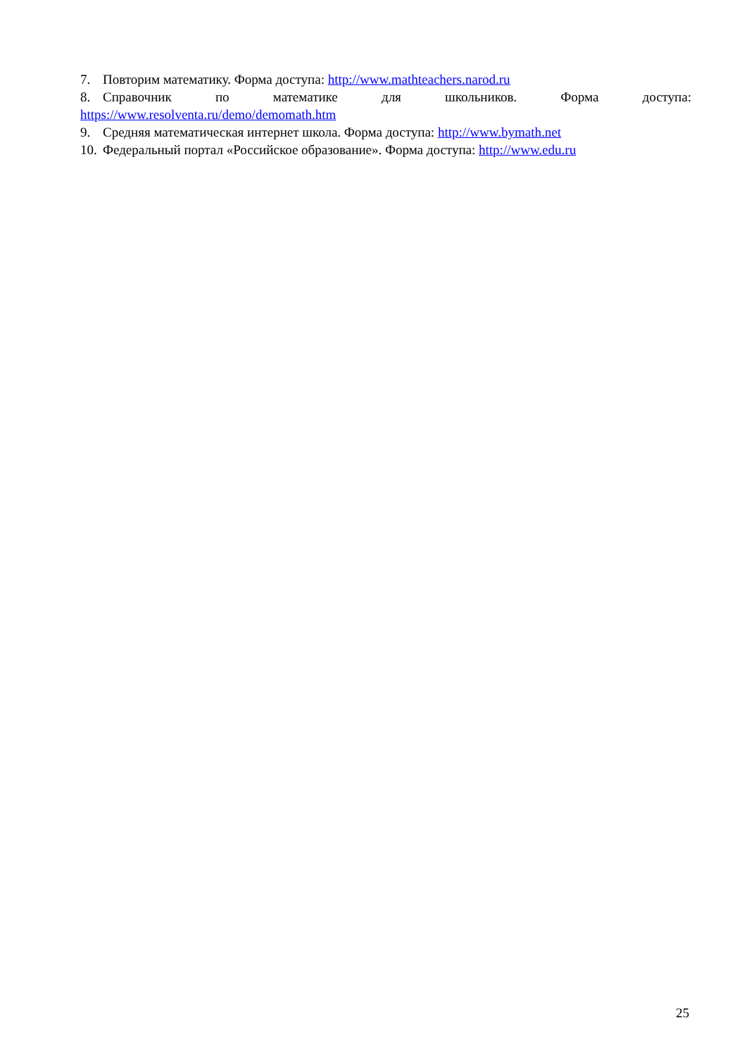7. Повторим математику. Форма доступа: http://www.mathteachers.narod.ru
8. Справочник по математике для школьников. Форма доступа:
https://www.resolventa.ru/demo/demomath.htm
9. Средняя математическая интернет школа. Форма доступа: http://www.bymath.net
10. Федеральный портал «Российское образование». Форма доступа: http://www.edu.ru
25